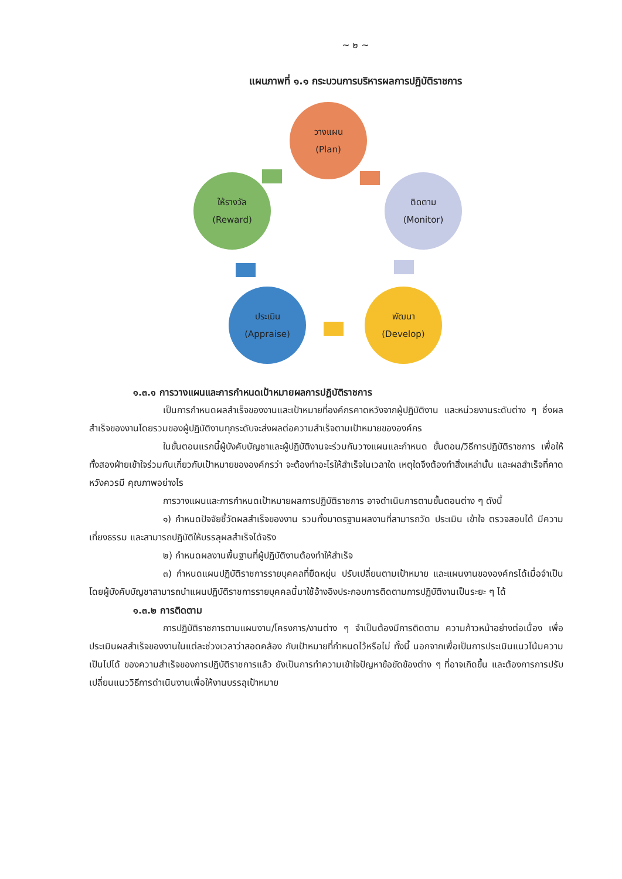~ ๒ ~
แผนภาพที่ ๑.๑ กระบวนการบริหารผลการปฏิบัติราชการ
วางแผน
(Plan)
ติดตาม
(Monitor)
พัฒนา
(Develop)
ประเมิน
(Appraise)
ให้รางวัล
(Reward)
๑.๓.๑ การวางแผนและการกำหนดเป้าหมายผลการปฏิบัติราชการ
เป็นการกำหนดผลสำเร็จของงานและเป้าหมายที่องค์กรคาดหวังจากผู้ปฏิบัติงาน และหน่วยงานระดับต่าง ๆ ซึ่งผลสำเร็จของงานโดยรวมของผู้ปฏิบัติงานทุกระดับจะส่งผลต่อความสำเร็จตามเป้าหมายขององค์กร
ในขั้นตอนแรกนี้ผู้บังคับบัญชาและผู้ปฏิบัติงานจะร่วมกันวางแผนและกำหนด ขั้นตอน/วิธีการปฏิบัติราชการ เพื่อให้ทั้งสองฝ่ายเข้าใจร่วมกันเกี่ยวกับเป้าหมายขององค์กรว่า จะต้องทำอะไรให้สำเร็จในเวลาใด เหตุใดจึงต้องทำสิ่งเหล่านั้น และผลสำเร็จที่คาดหวังควรมี คุณภาพอย่างไร
การวางแผนและการกำหนดเป้าหมายผลการปฏิบัติราชการ อาจดำเนินการตามขั้นตอนต่าง ๆ ดังนี้
๑) กำหนดปัจจัยชี้วัดผลสำเร็จของงาน รวมทั้งมาตรฐานผลงานที่สามารถวัด ประเมิน เข้าใจ ตรวจสอบได้ มีความเที่ยงธรรม และสามารถปฏิบัติให้บรรลุผลสำเร็จได้จริง
๒) กำหนดผลงานพื้นฐานที่ผู้ปฏิบัติงานต้องทำให้สำเร็จ
๓) กำหนดแผนปฏิบัติราชการรายบุคคลที่ยืดหยุ่น ปรับเปลี่ยนตามเป้าหมาย และแผนงานขององค์กรได้เมื่อจำเป็น โดยผู้บังคับบัญชาสามารถนำแผนปฏิบัติราชการรายบุคคลนี้มาใช้อ้างอิงประกอบการติดตามการปฏิบัติงานเป็นระยะ ๆ ได้
๑.๓.๒ การติดตาม
การปฏิบัติราชการตามแผนงาน/โครงการ/งานต่าง ๆ จำเป็นต้องมีการติดตาม ความก้าวหน้าอย่างต่อเนื่อง เพื่อประเมินผลสำเร็จของงานในแต่ละช่วงเวลาว่าสอดคล้อง กับเป้าหมายที่กำหนดไว้หรือไม่ ทั้งนี้ นอกจากเพื่อเป็นการประเมินแนวโน้มความเป็นไปได้ ของความสำเร็จของการปฏิบัติราชการแล้ว ยังเป็นการทำความเข้าใจปัญหาข้อขัดข้องต่าง ๆ ที่อาจเกิดขึ้น และต้องการการปรับเปลี่ยนแนววิธีการดำเนินงานเพื่อให้งานบรรลุเป้าหมาย